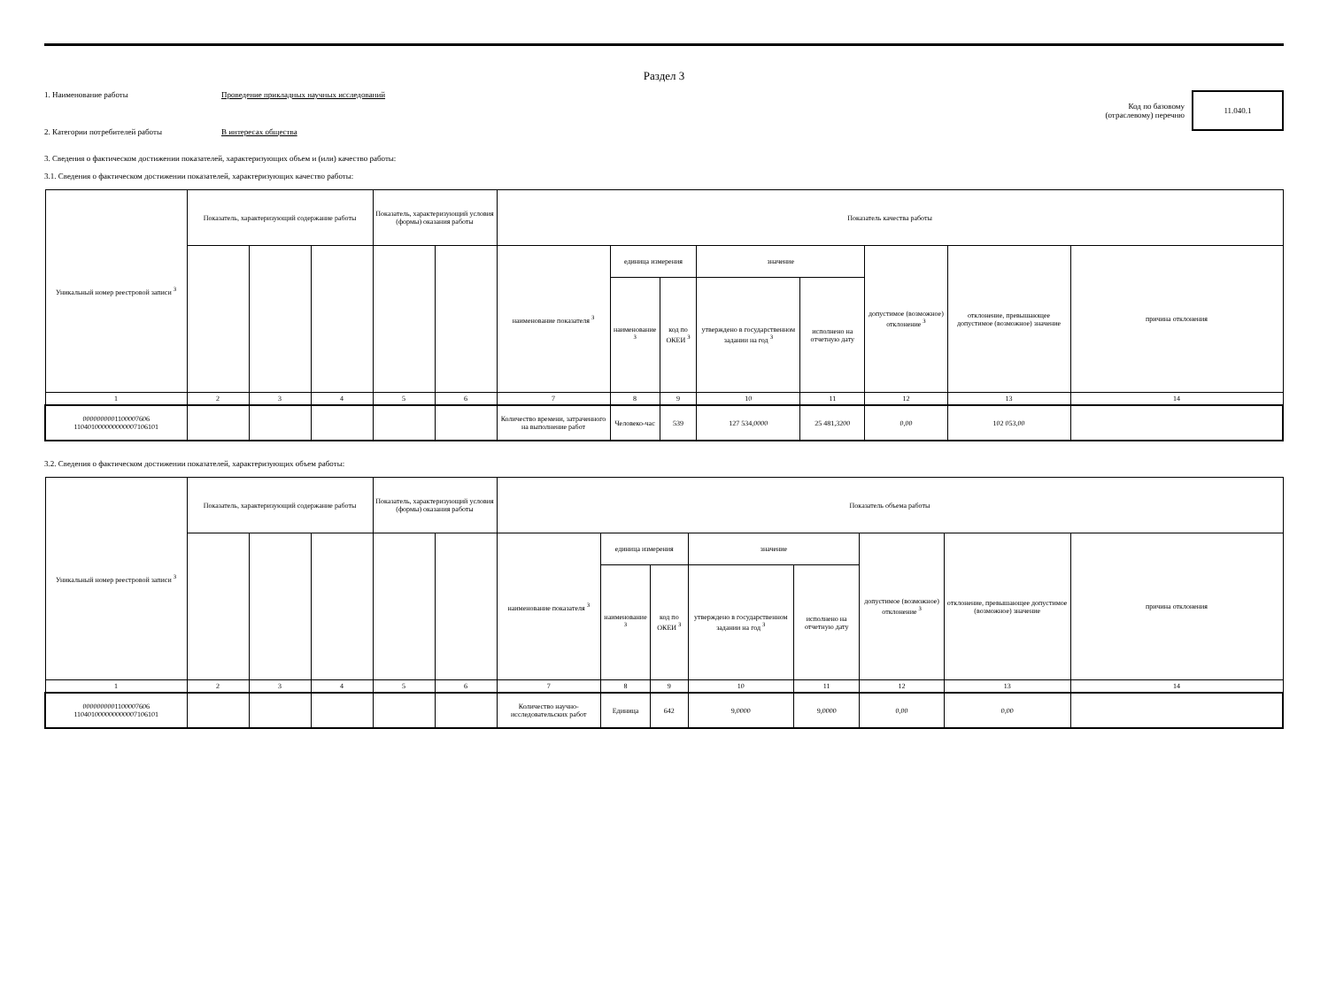Раздел 3
1. Наименование работы Проведение прикладных научных исследований
Код по базовому
(отраслевому) перечню
11.040.1
2. Категории потребителей работы В интересах общества
3. Сведения о фактическом достижении показателей, характеризующих объем и (или) качество работы:
3.1. Сведения о фактическом достижении показателей, характеризующих качество работы:
| Уникальный номер реестровой записи <sup>3</sup> | Показатель, характеризующий содержание работы | | | Показатель, характеризующий условия (формы) оказания работы | | Показатель качества работы | | | | | | | |
| --- | --- | --- | --- | --- | --- | --- | --- | --- | --- | --- | --- | --- | --- |
| | | | | | | наименование показателя <sup>3</sup> | единица измерения | | значение | | допустимое (возможное) отклонение <sup>3</sup> | отклонение, превышающее допустимое (возможное) значение | причина отклонения |
| | | | | | | | наименование <sup>3</sup> | код по ОКЕИ <sup>3</sup> | утверждено в государственном задании на год <sup>3</sup> | исполнено на отчетную дату | | | |
| 1 | 2 | 3 | 4 | 5 | 6 | 7 | 8 | 9 | 10 | 11 | 12 | 13 | 14 |
| 0000000001100007606 110401000000000007106101 | | | | | | Количество времени, затраченного на выполнение работ | Человеко-час | 539 | 127 534,0000 | 25 481,3200 | 0,00 | 102 053,00 | |
3.2. Сведения о фактическом достижении показателей, характеризующих объем работы:
| Уникальный номер реестровой записи <sup>3</sup> | Показатель, характеризующий содержание работы | | | Показатель, характеризующий условия (формы) оказания работы | | Показатель объема работы | | | | | | | |
| --- | --- | --- | --- | --- | --- | --- | --- | --- | --- | --- | --- | --- | --- |
| | | | | | | наименование показателя <sup>3</sup> | единица измерения | | значение | | допустимое (возможное) отклонение <sup>3</sup> | отклонение, превышающее допустимое (возможное) значение | причина отклонения |
| | | | | | | | наименование <sup>3</sup> | код по ОКЕИ <sup>3</sup> | утверждено в государственном задании на год <sup>3</sup> | исполнено на отчетную дату | | | |
| 1 | 2 | 3 | 4 | 5 | 6 | 7 | 8 | 9 | 10 | 11 | 12 | 13 | 14 |
| 0000000001100007606 110401000000000007106101 | | | | | | Количество научно-исследовательских работ | Единица | 642 | 9,0000 | 9,0000 | 0,00 | 0,00 | |